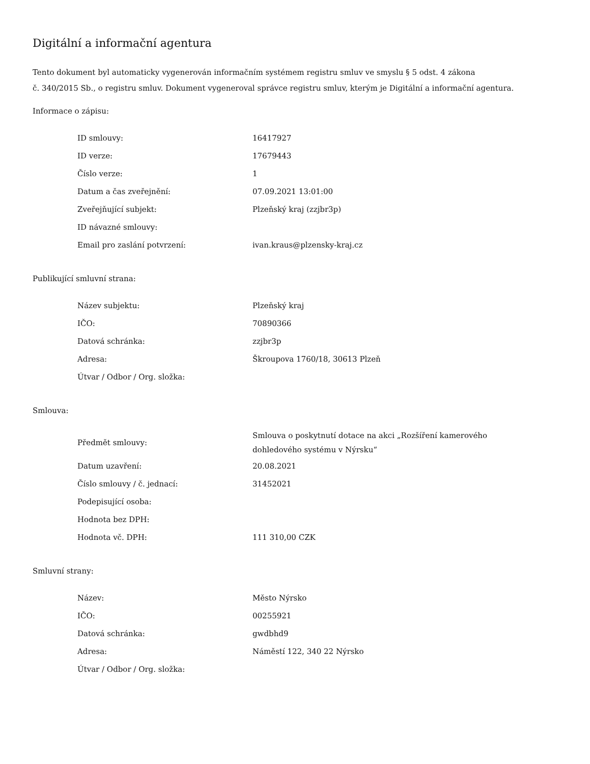Digitální a informační agentura
Tento dokument byl automaticky vygenerován informačním systémem registru smluv ve smyslu § 5 odst. 4 zákona
č. 340/2015 Sb., o registru smluv. Dokument vygeneroval správce registru smluv, kterým je Digitální a informační agentura.
Informace o zápisu:
| ID smlouvy: | 16417927 |
| ID verze: | 17679443 |
| Číslo verze: | 1 |
| Datum a čas zveřejnění: | 07.09.2021 13:01:00 |
| Zveřejňující subjekt: | Plzeňský kraj (zzjbr3p) |
| ID návazné smlouvy: | |
| Email pro zaslání potvrzení: | ivan.kraus@plzensky-kraj.cz |
Publikující smluvní strana:
| Název subjektu: | Plzeňský kraj |
| IČO: | 70890366 |
| Datová schránka: | zzjbr3p |
| Adresa: | Škroupova 1760/18, 30613 Plzeň |
| Útvar / Odbor / Org. složka: | |
Smlouva:
| Předmět smlouvy: | Smlouva o poskytnutí dotace na akci „Rozšíření kamerového dohledového systému v Nýrsku“ |
| Datum uzavření: | 20.08.2021 |
| Číslo smlouvy / č. jednací: | 31452021 |
| Podepisující osoba: | |
| Hodnota bez DPH: | |
| Hodnota vč. DPH: | 111 310,00 CZK |
Smluvní strany:
| Název: | Město Nýrsko |
| IČO: | 00255921 |
| Datová schránka: | gwdbhd9 |
| Adresa: | Náměstí 122, 340 22 Nýrsko |
| Útvar / Odbor / Org. složka: | |